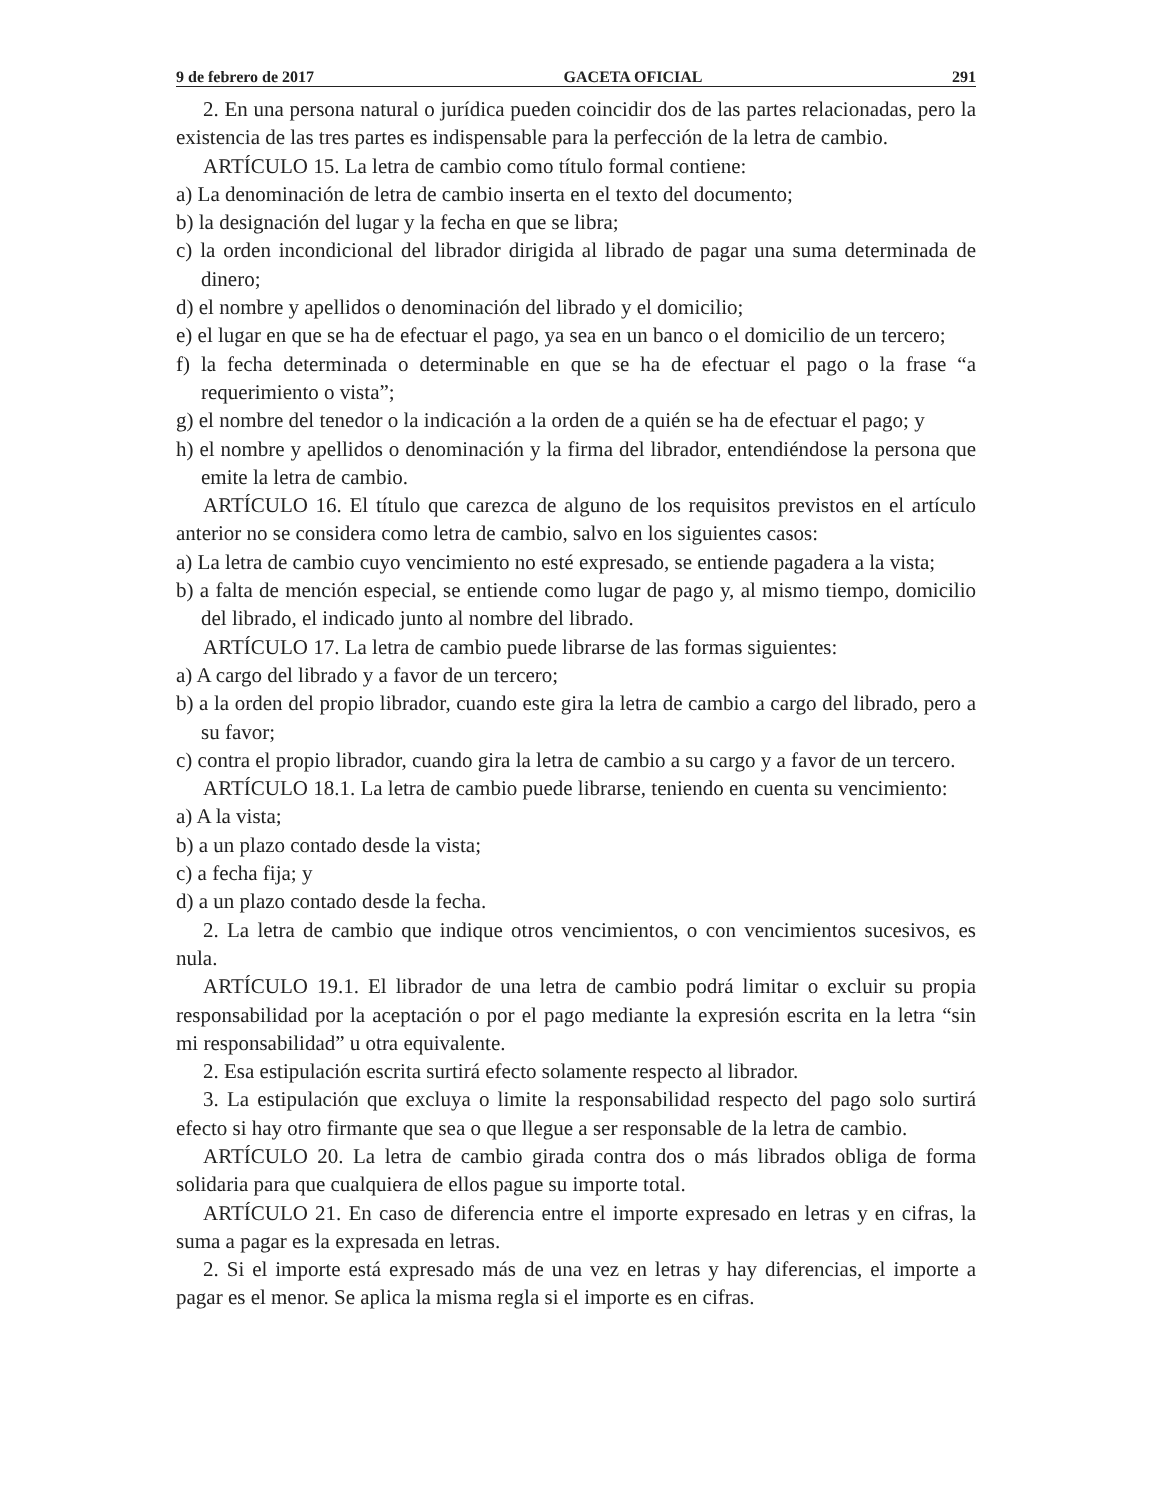9 de febrero de 2017 GACETA OFICIAL 291
2. En una persona natural o jurídica pueden coincidir dos de las partes relacionadas, pero la existencia de las tres partes es indispensable para la perfección de la letra de cambio.
ARTÍCULO 15. La letra de cambio como título formal contiene:
a) La denominación de letra de cambio inserta en el texto del documento;
b) la designación del lugar y la fecha en que se libra;
c) la orden incondicional del librador dirigida al librado de pagar una suma determinada de dinero;
d) el nombre y apellidos o denominación del librado y el domicilio;
e) el lugar en que se ha de efectuar el pago, ya sea en un banco o el domicilio de un tercero;
f) la fecha determinada o determinable en que se ha de efectuar el pago o la frase “a requerimiento o vista”;
g) el nombre del tenedor o la indicación a la orden de a quién se ha de efectuar el pago; y
h) el nombre y apellidos o denominación y la firma del librador, entendiéndose la persona que emite la letra de cambio.
ARTÍCULO 16. El título que carezca de alguno de los requisitos previstos en el artículo anterior no se considera como letra de cambio, salvo en los siguientes casos:
a) La letra de cambio cuyo vencimiento no esté expresado, se entiende pagadera a la vista;
b) a falta de mención especial, se entiende como lugar de pago y, al mismo tiempo, domicilio del librado, el indicado junto al nombre del librado.
ARTÍCULO 17. La letra de cambio puede librarse de las formas siguientes:
a) A cargo del librado y a favor de un tercero;
b) a la orden del propio librador, cuando este gira la letra de cambio a cargo del librado, pero a su favor;
c) contra el propio librador, cuando gira la letra de cambio a su cargo y a favor de un tercero.
ARTÍCULO 18.1. La letra de cambio puede librarse, teniendo en cuenta su vencimiento:
a) A la vista;
b) a un plazo contado desde la vista;
c) a fecha fija; y
d) a un plazo contado desde la fecha.
2. La letra de cambio que indique otros vencimientos, o con vencimientos sucesivos, es nula.
ARTÍCULO 19.1. El librador de una letra de cambio podrá limitar o excluir su propia responsabilidad por la aceptación o por el pago mediante la expresión escrita en la letra “sin mi responsabilidad” u otra equivalente.
2. Esa estipulación escrita surtirá efecto solamente respecto al librador.
3. La estipulación que excluya o limite la responsabilidad respecto del pago solo surtirá efecto si hay otro firmante que sea o que llegue a ser responsable de la letra de cambio.
ARTÍCULO 20. La letra de cambio girada contra dos o más librados obliga de forma solidaria para que cualquiera de ellos pague su importe total.
ARTÍCULO 21. En caso de diferencia entre el importe expresado en letras y en cifras, la suma a pagar es la expresada en letras.
2. Si el importe está expresado más de una vez en letras y hay diferencias, el importe a pagar es el menor. Se aplica la misma regla si el importe es en cifras.